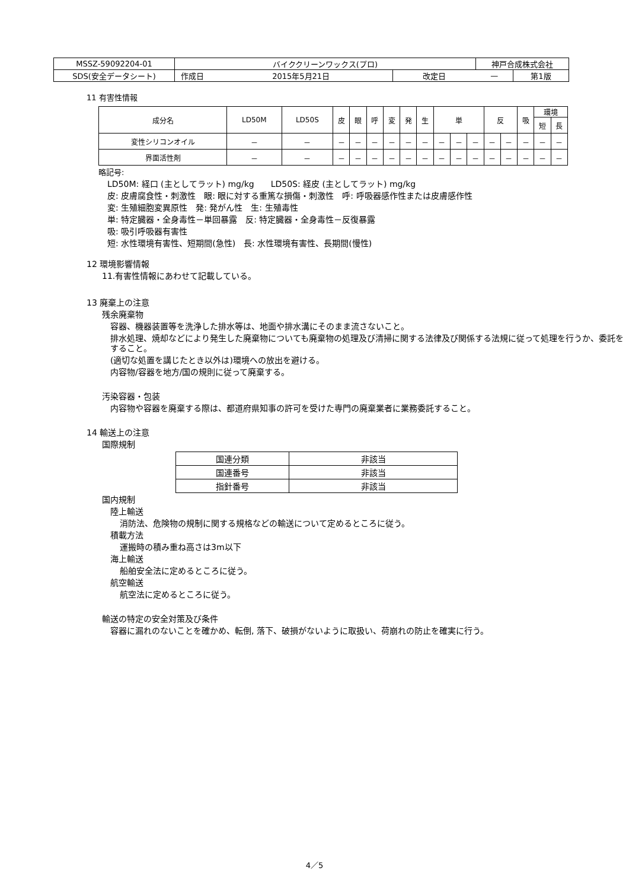| MSSZ-59092204-01 | バイククリーンワックス(プロ) | | | 神戸合成株式会社 | |
| SDS(安全データシート) | 作成日 | 2015年5月21日 | 改定日 | — | 第1版 |
11 有害性情報
| 成分名 | LD50M | LD50S | 皮 | 眼 | 呼 | 変 | 発 | 生 | 単 | | | 反 | | 吸 | 環境 | |
| --- | --- | --- | --- | --- | --- | --- | --- | --- | --- | --- | --- | --- | --- | --- | --- | --- |
| | | | | | | | | | | | | | | | 短 | 長 |
| 変性シリコンオイル | － | － | － | － | － | － | － | － | － | － | － | － | － | － | － | － |
| 界面活性剤 | － | － | － | － | － | － | － | － | － | － | － | － | － | － | － | － |
略記号:
LD50M: 経口 (主としてラット) mg/kg　　LD50S: 経皮 (主としてラット) mg/kg
皮: 皮膚腐食性・刺激性　眼: 眼に対する重篤な損傷・刺激性　呼: 呼吸器感作性または皮膚感作性
変: 生殖細胞変異原性　発: 発がん性　生: 生殖毒性
単: 特定臓器・全身毒性－単回暴露　反: 特定臓器・全身毒性－反復暴露
吸: 吸引呼吸器有害性
短: 水性環境有害性、短期間(急性)　長: 水性環境有害性、長期間(慢性)
12 環境影響情報
11.有害性情報にあわせて記載している。
13 廃棄上の注意
残余廃棄物
容器、機器装置等を洗浄した排水等は、地面や排水溝にそのまま流さないこと。
排水処理、焼却などにより発生した廃棄物についても廃棄物の処理及び清掃に関する法律及び関係する法規に従って処理を行うか、委託をすること。
(適切な処置を講じたとき以外は)環境への放出を避ける。
内容物/容器を地方/国の規則に従って廃棄する。
汚染容器・包装
内容物や容器を廃棄する際は、都道府県知事の許可を受けた専門の廃棄業者に業務委託すること。
14 輸送上の注意
国際規制
| 国連分類 | 非該当 |
| 国連番号 | 非該当 |
| 指針番号 | 非該当 |
国内規制
陸上輸送
消防法、危険物の規制に関する規格などの輸送について定めるところに従う。
積載方法
運搬時の積み重ね高さは3m以下
海上輸送
船舶安全法に定めるところに従う。
航空輸送
航空法に定めるところに従う。
輸送の特定の安全対策及び条件
容器に漏れのないことを確かめ、転倒, 落下、破損がないように取扱い、荷崩れの防止を確実に行う。
4／5